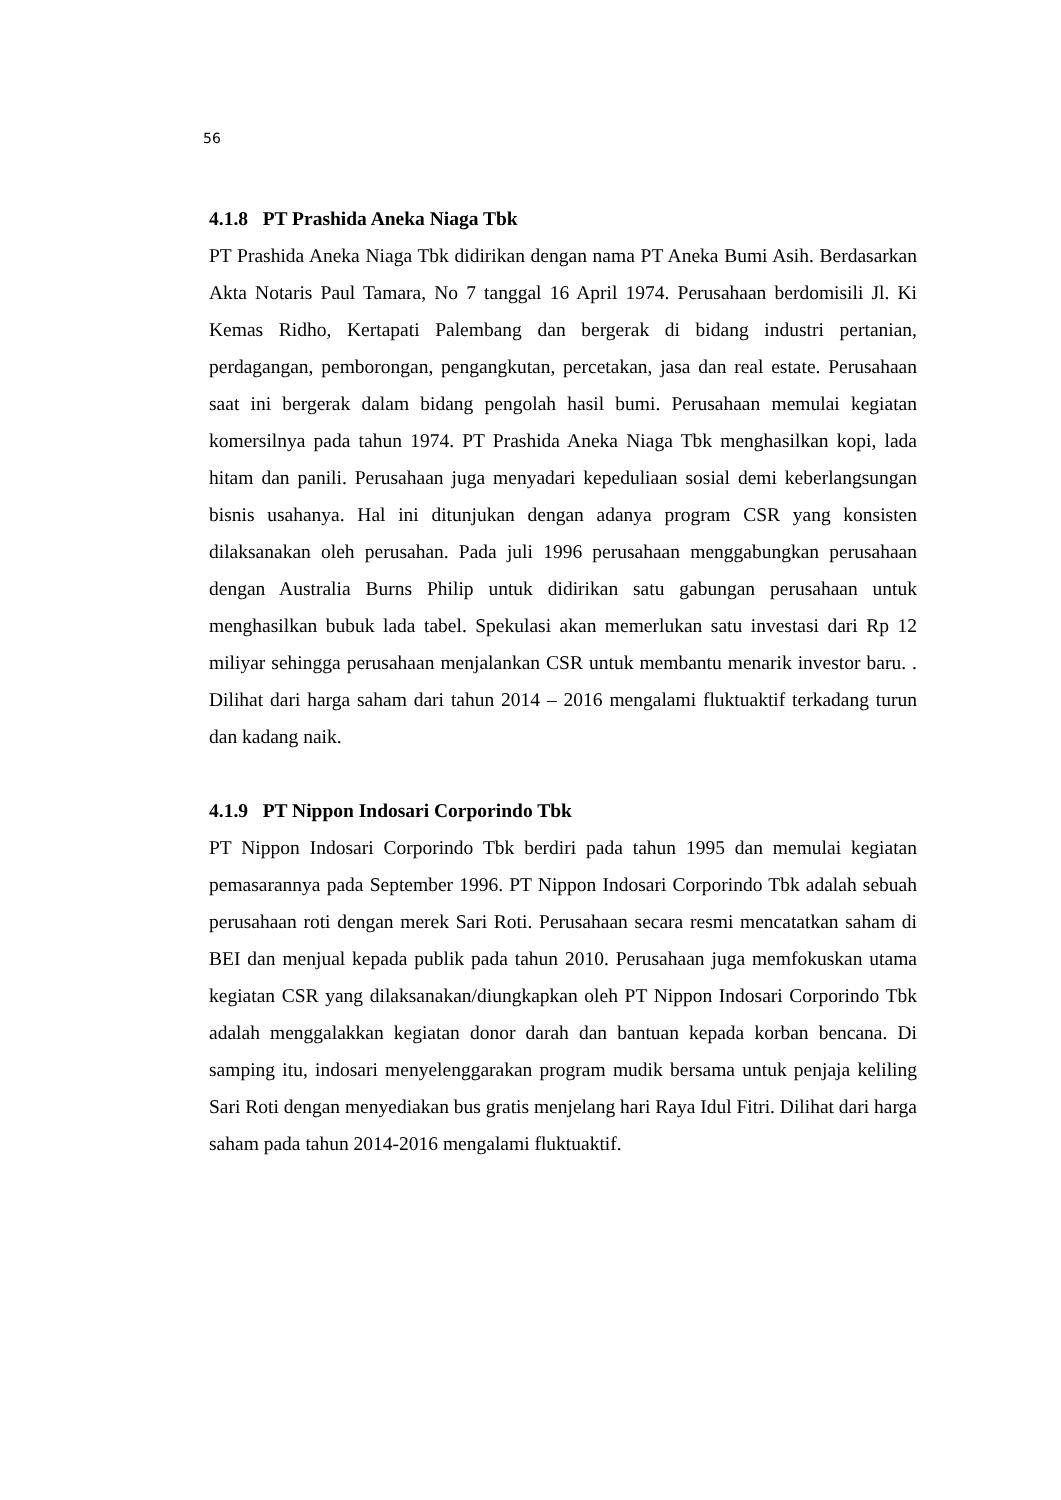56
4.1.8 PT Prashida Aneka Niaga Tbk
PT Prashida Aneka Niaga Tbk didirikan dengan nama PT Aneka Bumi Asih. Berdasarkan Akta Notaris Paul Tamara, No 7 tanggal 16 April 1974. Perusahaan berdomisili Jl. Ki Kemas Ridho, Kertapati Palembang dan bergerak di bidang industri pertanian, perdagangan, pemborongan, pengangkutan, percetakan, jasa dan real estate. Perusahaan saat ini bergerak dalam bidang pengolah hasil bumi. Perusahaan memulai kegiatan komersilnya pada tahun 1974. PT Prashida Aneka Niaga Tbk menghasilkan kopi, lada hitam dan panili. Perusahaan juga menyadari kepeduliaan sosial demi keberlangsungan bisnis usahanya. Hal ini ditunjukan dengan adanya program CSR yang konsisten dilaksanakan oleh perusahan. Pada juli 1996 perusahaan menggabungkan perusahaan dengan Australia Burns Philip untuk didirikan satu gabungan perusahaan untuk menghasilkan bubuk lada tabel. Spekulasi akan memerlukan satu investasi dari Rp 12 miliyar sehingga perusahaan menjalankan CSR untuk membantu menarik investor baru. . Dilihat dari harga saham dari tahun 2014 – 2016 mengalami fluktuaktif terkadang turun dan kadang naik.
4.1.9 PT Nippon Indosari Corporindo Tbk
PT Nippon Indosari Corporindo Tbk berdiri pada tahun 1995 dan memulai kegiatan pemasarannya pada September 1996. PT Nippon Indosari Corporindo Tbk adalah sebuah perusahaan roti dengan merek Sari Roti. Perusahaan secara resmi mencatatkan saham di BEI dan menjual kepada publik pada tahun 2010. Perusahaan juga memfokuskan utama kegiatan CSR yang dilaksanakan/diungkapkan oleh PT Nippon Indosari Corporindo Tbk adalah menggalakkan kegiatan donor darah dan bantuan kepada korban bencana. Di samping itu, indosari menyelenggarakan program mudik bersama untuk penjaja keliling Sari Roti dengan menyediakan bus gratis menjelang hari Raya Idul Fitri. Dilihat dari harga saham pada tahun 2014-2016 mengalami fluktuaktif.